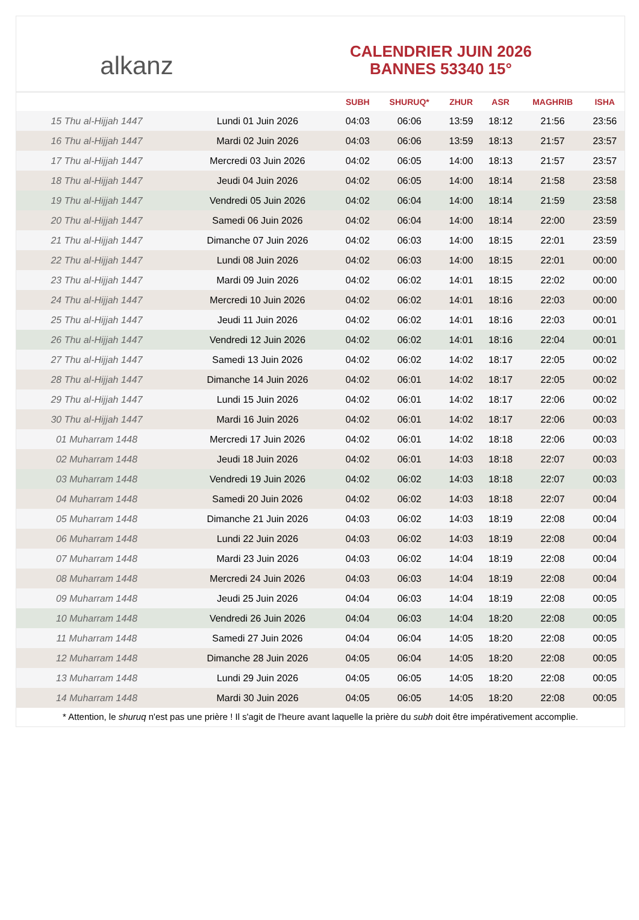alkanz
CALENDRIER JUIN 2026
BANNES 53340 15°
| | | SUBH | SHURUQ* | ZHUR | ASR | MAGHRIB | ISHA |
| --- | --- | --- | --- | --- | --- | --- | --- |
| 15 Thu al-Hijjah 1447 | Lundi 01 Juin 2026 | 04:03 | 06:06 | 13:59 | 18:12 | 21:56 | 23:56 |
| 16 Thu al-Hijjah 1447 | Mardi 02 Juin 2026 | 04:03 | 06:06 | 13:59 | 18:13 | 21:57 | 23:57 |
| 17 Thu al-Hijjah 1447 | Mercredi 03 Juin 2026 | 04:02 | 06:05 | 14:00 | 18:13 | 21:57 | 23:57 |
| 18 Thu al-Hijjah 1447 | Jeudi 04 Juin 2026 | 04:02 | 06:05 | 14:00 | 18:14 | 21:58 | 23:58 |
| 19 Thu al-Hijjah 1447 | Vendredi 05 Juin 2026 | 04:02 | 06:04 | 14:00 | 18:14 | 21:59 | 23:58 |
| 20 Thu al-Hijjah 1447 | Samedi 06 Juin 2026 | 04:02 | 06:04 | 14:00 | 18:14 | 22:00 | 23:59 |
| 21 Thu al-Hijjah 1447 | Dimanche 07 Juin 2026 | 04:02 | 06:03 | 14:00 | 18:15 | 22:01 | 23:59 |
| 22 Thu al-Hijjah 1447 | Lundi 08 Juin 2026 | 04:02 | 06:03 | 14:00 | 18:15 | 22:01 | 00:00 |
| 23 Thu al-Hijjah 1447 | Mardi 09 Juin 2026 | 04:02 | 06:02 | 14:01 | 18:15 | 22:02 | 00:00 |
| 24 Thu al-Hijjah 1447 | Mercredi 10 Juin 2026 | 04:02 | 06:02 | 14:01 | 18:16 | 22:03 | 00:00 |
| 25 Thu al-Hijjah 1447 | Jeudi 11 Juin 2026 | 04:02 | 06:02 | 14:01 | 18:16 | 22:03 | 00:01 |
| 26 Thu al-Hijjah 1447 | Vendredi 12 Juin 2026 | 04:02 | 06:02 | 14:01 | 18:16 | 22:04 | 00:01 |
| 27 Thu al-Hijjah 1447 | Samedi 13 Juin 2026 | 04:02 | 06:02 | 14:02 | 18:17 | 22:05 | 00:02 |
| 28 Thu al-Hijjah 1447 | Dimanche 14 Juin 2026 | 04:02 | 06:01 | 14:02 | 18:17 | 22:05 | 00:02 |
| 29 Thu al-Hijjah 1447 | Lundi 15 Juin 2026 | 04:02 | 06:01 | 14:02 | 18:17 | 22:06 | 00:02 |
| 30 Thu al-Hijjah 1447 | Mardi 16 Juin 2026 | 04:02 | 06:01 | 14:02 | 18:17 | 22:06 | 00:03 |
| 01 Muharram 1448 | Mercredi 17 Juin 2026 | 04:02 | 06:01 | 14:02 | 18:18 | 22:06 | 00:03 |
| 02 Muharram 1448 | Jeudi 18 Juin 2026 | 04:02 | 06:01 | 14:03 | 18:18 | 22:07 | 00:03 |
| 03 Muharram 1448 | Vendredi 19 Juin 2026 | 04:02 | 06:02 | 14:03 | 18:18 | 22:07 | 00:03 |
| 04 Muharram 1448 | Samedi 20 Juin 2026 | 04:02 | 06:02 | 14:03 | 18:18 | 22:07 | 00:04 |
| 05 Muharram 1448 | Dimanche 21 Juin 2026 | 04:03 | 06:02 | 14:03 | 18:19 | 22:08 | 00:04 |
| 06 Muharram 1448 | Lundi 22 Juin 2026 | 04:03 | 06:02 | 14:03 | 18:19 | 22:08 | 00:04 |
| 07 Muharram 1448 | Mardi 23 Juin 2026 | 04:03 | 06:02 | 14:04 | 18:19 | 22:08 | 00:04 |
| 08 Muharram 1448 | Mercredi 24 Juin 2026 | 04:03 | 06:03 | 14:04 | 18:19 | 22:08 | 00:04 |
| 09 Muharram 1448 | Jeudi 25 Juin 2026 | 04:04 | 06:03 | 14:04 | 18:19 | 22:08 | 00:05 |
| 10 Muharram 1448 | Vendredi 26 Juin 2026 | 04:04 | 06:03 | 14:04 | 18:20 | 22:08 | 00:05 |
| 11 Muharram 1448 | Samedi 27 Juin 2026 | 04:04 | 06:04 | 14:05 | 18:20 | 22:08 | 00:05 |
| 12 Muharram 1448 | Dimanche 28 Juin 2026 | 04:05 | 06:04 | 14:05 | 18:20 | 22:08 | 00:05 |
| 13 Muharram 1448 | Lundi 29 Juin 2026 | 04:05 | 06:05 | 14:05 | 18:20 | 22:08 | 00:05 |
| 14 Muharram 1448 | Mardi 30 Juin 2026 | 04:05 | 06:05 | 14:05 | 18:20 | 22:08 | 00:05 |
* Attention, le shuruq n'est pas une prière ! Il s'agit de l'heure avant laquelle la prière du subh doit être impérativement accomplie.